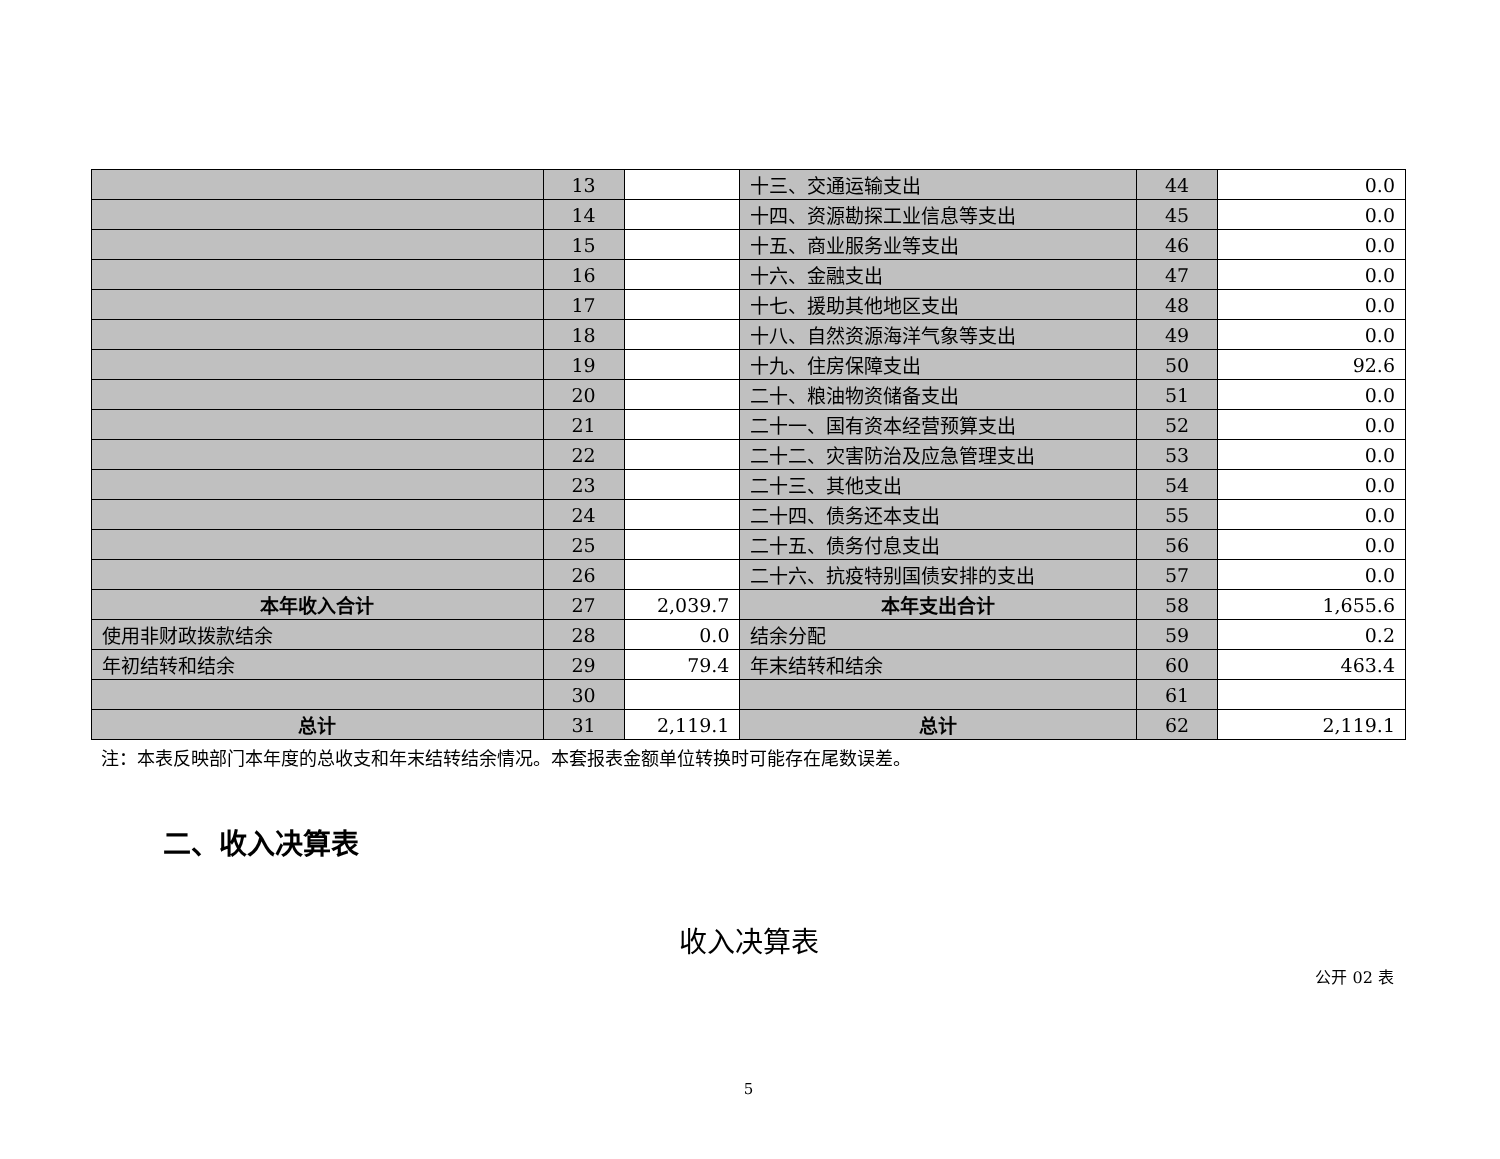| | 13 | | 十三、交通运输支出 | 44 | 0.0 |
| | 14 | | 十四、资源勘探工业信息等支出 | 45 | 0.0 |
| | 15 | | 十五、商业服务业等支出 | 46 | 0.0 |
| | 16 | | 十六、金融支出 | 47 | 0.0 |
| | 17 | | 十七、援助其他地区支出 | 48 | 0.0 |
| | 18 | | 十八、自然资源海洋气象等支出 | 49 | 0.0 |
| | 19 | | 十九、住房保障支出 | 50 | 92.6 |
| | 20 | | 二十、粮油物资储备支出 | 51 | 0.0 |
| | 21 | | 二十一、国有资本经营预算支出 | 52 | 0.0 |
| | 22 | | 二十二、灾害防治及应急管理支出 | 53 | 0.0 |
| | 23 | | 二十三、其他支出 | 54 | 0.0 |
| | 24 | | 二十四、债务还本支出 | 55 | 0.0 |
| | 25 | | 二十五、债务付息支出 | 56 | 0.0 |
| | 26 | | 二十六、抗疫特别国债安排的支出 | 57 | 0.0 |
| 本年收入合计 | 27 | 2,039.7 | 本年支出合计 | 58 | 1,655.6 |
| 使用非财政拨款结余 | 28 | 0.0 | 结余分配 | 59 | 0.2 |
| 年初结转和结余 | 29 | 79.4 | 年末结转和结余 | 60 | 463.4 |
| | 30 | | | 61 | |
| 总计 | 31 | 2,119.1 | 总计 | 62 | 2,119.1 |
注：本表反映部门本年度的总收支和年末结转结余情况。本套报表金额单位转换时可能存在尾数误差。
二、收入决算表
收入决算表
公开 02 表
5